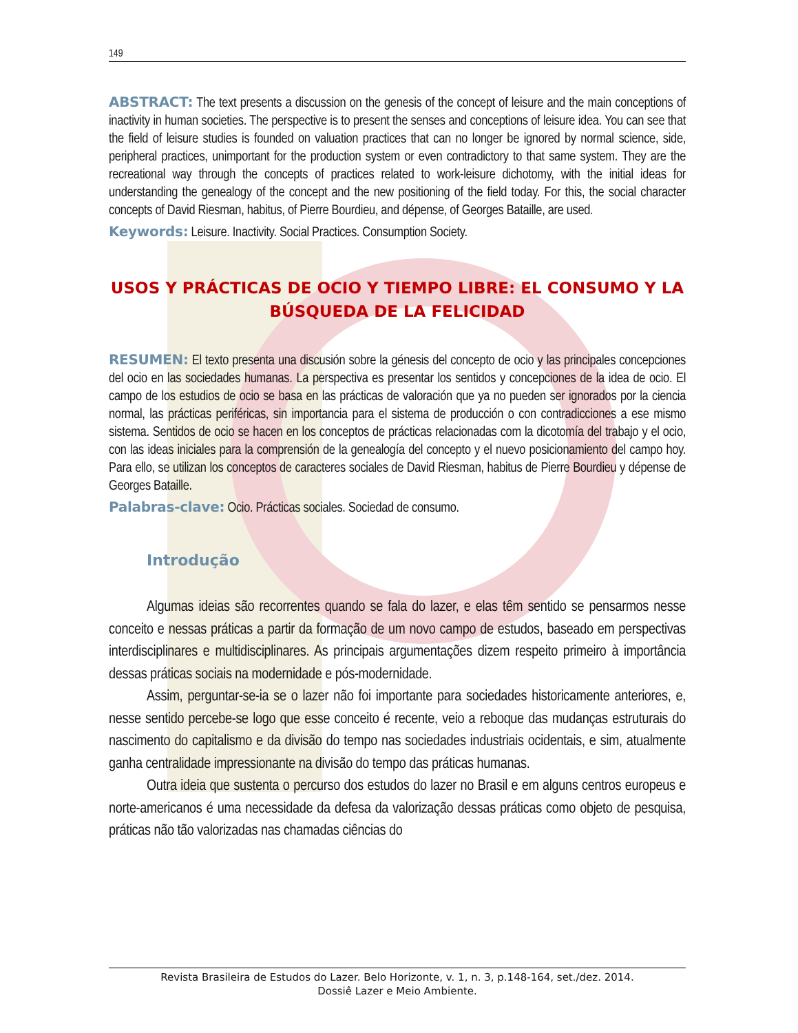149
ABSTRACT: The text presents a discussion on the genesis of the concept of leisure and the main conceptions of inactivity in human societies. The perspective is to present the senses and conceptions of leisure idea. You can see that the field of leisure studies is founded on valuation practices that can no longer be ignored by normal science, side, peripheral practices, unimportant for the production system or even contradictory to that same system. They are the recreational way through the concepts of practices related to work-leisure dichotomy, with the initial ideas for understanding the genealogy of the concept and the new positioning of the field today. For this, the social character concepts of David Riesman, habitus, of Pierre Bourdieu, and dépense, of Georges Bataille, are used.
Keywords: Leisure. Inactivity. Social Practices. Consumption Society.
USOS Y PRÁCTICAS DE OCIO Y TIEMPO LIBRE: EL CONSUMO Y LA BÚSQUEDA DE LA FELICIDAD
RESUMEN: El texto presenta una discusión sobre la génesis del concepto de ocio y las principales concepciones del ocio en las sociedades humanas. La perspectiva es presentar los sentidos y concepciones de la idea de ocio. El campo de los estudios de ocio se basa en las prácticas de valoración que ya no pueden ser ignorados por la ciencia normal, las prácticas periféricas, sin importancia para el sistema de producción o con contradicciones a ese mismo sistema. Sentidos de ocio se hacen en los conceptos de prácticas relacionadas com la dicotomía del trabajo y el ocio, con las ideas iniciales para la comprensión de la genealogía del concepto y el nuevo posicionamiento del campo hoy. Para ello, se utilizan los conceptos de caracteres sociales de David Riesman, habitus de Pierre Bourdieu y dépense de Georges Bataille.
Palabras-clave: Ocio. Prácticas sociales. Sociedad de consumo.
Introdução
Algumas ideias são recorrentes quando se fala do lazer, e elas têm sentido se pensarmos nesse conceito e nessas práticas a partir da formação de um novo campo de estudos, baseado em perspectivas interdisciplinares e multidisciplinares. As principais argumentações dizem respeito primeiro à importância dessas práticas sociais na modernidade e pós-modernidade.
Assim, perguntar-se-ia se o lazer não foi importante para sociedades historicamente anteriores, e, nesse sentido percebe-se logo que esse conceito é recente, veio a reboque das mudanças estruturais do nascimento do capitalismo e da divisão do tempo nas sociedades industriais ocidentais, e sim, atualmente ganha centralidade impressionante na divisão do tempo das práticas humanas.
Outra ideia que sustenta o percurso dos estudos do lazer no Brasil e em alguns centros europeus e norte-americanos é uma necessidade da defesa da valorização dessas práticas como objeto de pesquisa, práticas não tão valorizadas nas chamadas ciências do
Revista Brasileira de Estudos do Lazer. Belo Horizonte, v. 1, n. 3, p.148-164, set./dez. 2014.
Dossiê Lazer e Meio Ambiente.